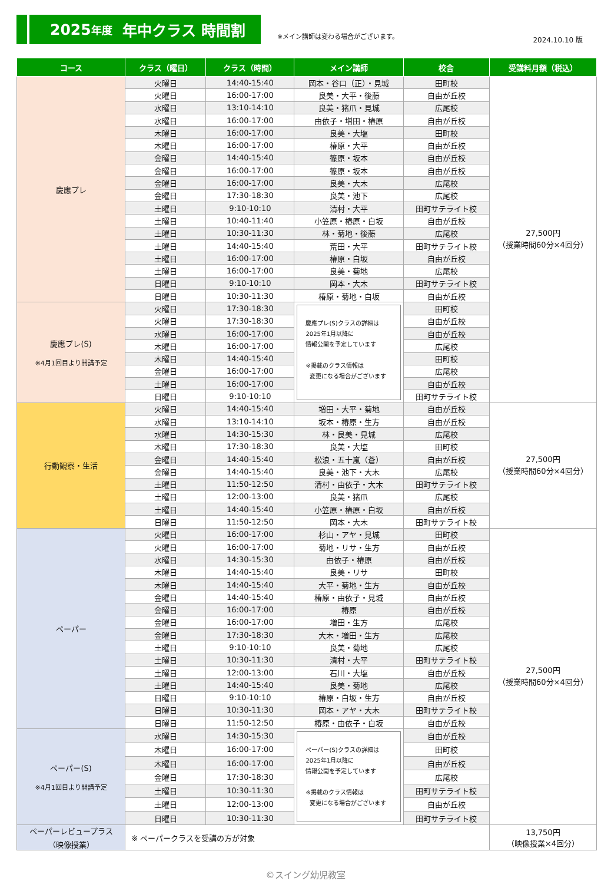2025 年度 年中クラス 時間割
※メイン講師は変わる場合がございます。
2024.10.10 版
| コース | クラス（曜日） | クラス（時間） | メイン講師 | 校舎 | 受講料月額（税込） |
| --- | --- | --- | --- | --- | --- |
| 慶應プレ | 火曜日 | 14:40-15:40 | 岡本・谷口（正）・見城 | 田町校 | 27,500円 （授業時間60分×4回分） |
| | 火曜日 | 16:00-17:00 | 良美・大平・後藤 | 自由が丘校 | |
| | 水曜日 | 13:10-14:10 | 良美・猪爪・見城 | 広尾校 | |
| | 水曜日 | 16:00-17:00 | 由依子・増田・椿原 | 自由が丘校 | |
| | 木曜日 | 16:00-17:00 | 良美・大塩 | 田町校 | |
| | 木曜日 | 16:00-17:00 | 椿原・大平 | 自由が丘校 | |
| | 金曜日 | 14:40-15:40 | 篠原・坂本 | 自由が丘校 | |
| | 金曜日 | 16:00-17:00 | 篠原・坂本 | 自由が丘校 | |
| | 金曜日 | 16:00-17:00 | 良美・大木 | 広尾校 | |
| | 金曜日 | 17:30-18:30 | 良美・池下 | 広尾校 | |
| | 土曜日 | 9:10-10:10 | 清村・大平 | 田町サテライト校 | |
| | 土曜日 | 10:40-11:40 | 小笠原・椿原・白坂 | 自由が丘校 | |
| | 土曜日 | 10:30-11:30 | 林・菊地・後藤 | 広尾校 | |
| | 土曜日 | 14:40-15:40 | 荒田・大平 | 田町サテライト校 | |
| | 土曜日 | 16:00-17:00 | 椿原・白坂 | 自由が丘校 | |
| | 土曜日 | 16:00-17:00 | 良美・菊地 | 広尾校 | |
| | 日曜日 | 9:10-10:10 | 岡本・大木 | 田町サテライト校 | |
| | 日曜日 | 10:30-11:30 | 椿原・菊地・白坂 | 自由が丘校 | |
| 慶應プレ(S) ※4月1回目より開講予定 | 火曜日 | 17:30-18:30 | 慶應プレ(S)クラスの詳細は 2025年1月以降に 情報公開を予定しています ※掲載のクラス情報は 変更になる場合がございます | 田町校 | |
| | 火曜日 | 17:30-18:30 | | 自由が丘校 | |
| | 水曜日 | 16:00-17:00 | | 自由が丘校 | |
| | 木曜日 | 16:00-17:00 | | 広尾校 | |
| | 木曜日 | 14:40-15:40 | | 田町校 | |
| | 金曜日 | 16:00-17:00 | | 広尾校 | |
| | 土曜日 | 16:00-17:00 | | 自由が丘校 | |
| | 日曜日 | 9:10-10:10 | | 田町サテライト校 | |
| 行動観察・生活 | 火曜日 | 14:40-15:40 | 増田・大平・菊地 | 自由が丘校 | 27,500円 （授業時間60分×4回分） |
| | 水曜日 | 13:10-14:10 | 坂本・椿原・生方 | 自由が丘校 | |
| | 水曜日 | 14:30-15:30 | 林・良美・見城 | 広尾校 | |
| | 木曜日 | 17:30-18:30 | 良美・大塩 | 田町校 | |
| | 金曜日 | 14:40-15:40 | 松浪・五十嵐（蒼） | 自由が丘校 | |
| | 金曜日 | 14:40-15:40 | 良美・池下・大木 | 広尾校 | |
| | 土曜日 | 11:50-12:50 | 清村・由依子・大木 | 田町サテライト校 | |
| | 土曜日 | 12:00-13:00 | 良美・猪爪 | 広尾校 | |
| | 土曜日 | 14:40-15:40 | 小笠原・椿原・白坂 | 自由が丘校 | |
| | 日曜日 | 11:50-12:50 | 岡本・大木 | 田町サテライト校 | |
| ペーパー | 火曜日 | 16:00-17:00 | 杉山・アヤ・見城 | 田町校 | 27,500円 （授業時間60分×4回分） |
| | 火曜日 | 16:00-17:00 | 菊地・リサ・生方 | 自由が丘校 | |
| | 水曜日 | 14:30-15:30 | 由依子・椿原 | 自由が丘校 | |
| | 木曜日 | 14:40-15:40 | 良美・リサ | 田町校 | |
| | 木曜日 | 14:40-15:40 | 大平・菊地・生方 | 自由が丘校 | |
| | 金曜日 | 14:40-15:40 | 椿原・由依子・見城 | 自由が丘校 | |
| | 金曜日 | 16:00-17:00 | 椿原 | 自由が丘校 | |
| | 金曜日 | 16:00-17:00 | 増田・生方 | 広尾校 | |
| | 金曜日 | 17:30-18:30 | 大木・増田・生方 | 広尾校 | |
| | 土曜日 | 9:10-10:10 | 良美・菊地 | 広尾校 | |
| | 土曜日 | 10:30-11:30 | 清村・大平 | 田町サテライト校 | |
| | 土曜日 | 12:00-13:00 | 石川・大塩 | 自由が丘校 | |
| | 土曜日 | 14:40-15:40 | 良美・菊地 | 広尾校 | |
| | 日曜日 | 9:10-10:10 | 椿原・白坂・生方 | 自由が丘校 | |
| | 日曜日 | 10:30-11:30 | 岡本・アヤ・大木 | 田町サテライト校 | |
| | 日曜日 | 11:50-12:50 | 椿原・由依子・白坂 | 自由が丘校 | |
| ペーパー(S) ※4月1回目より開講予定 | 水曜日 | 14:30-15:30 | ペーパー(S)クラスの詳細は 2025年1月以降に 情報公開を予定しています ※掲載のクラス情報は 変更になる場合がございます | 自由が丘校 | |
| | 木曜日 | 16:00-17:00 | | 田町校 | |
| | 木曜日 | 16:00-17:00 | | 自由が丘校 | |
| | 金曜日 | 17:30-18:30 | | 広尾校 | |
| | 土曜日 | 10:30-11:30 | | 田町サテライト校 | |
| | 土曜日 | 12:00-13:00 | | 自由が丘校 | |
| | 日曜日 | 10:30-11:30 | | 田町サテライト校 | |
| ペーパーレビュープラス （映像授業） | ※ ペーパークラスを受講の方が対象 | | | | 13,750円 （映像授業×4回分） |
©スイング幼児教室